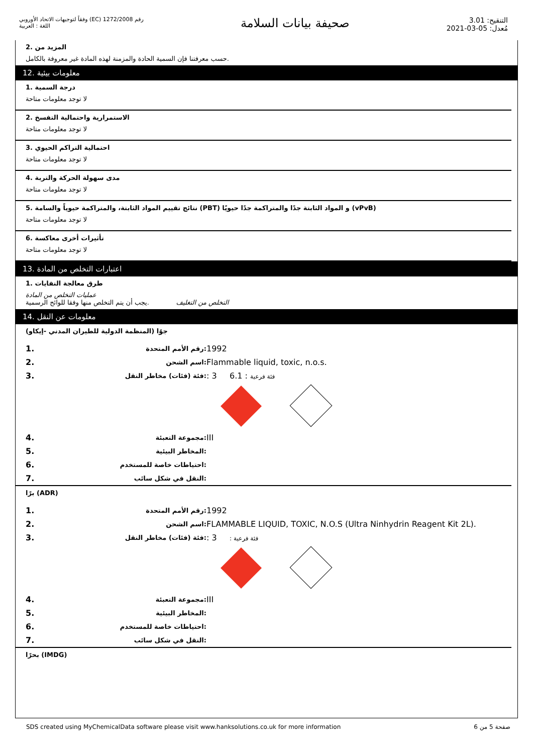رقم 1272/2008 (EC) وفقاً لتوجيهات الاتحاد الأوروبي
اللغة : العربية
صحيفة بيانات السلامة
التنقيح: 3.01
مُعدل: 05-03-2021
المزيد من .2.حسب معرفتنا فإن السمية الحادة والمزمنة لهذه المادة غير معروفة بالكامل
معلومات بيئية .12
درجة السمية .1
لا توجد معلومات متاحة
الاستمرارية واحتمالية التفسخ .2
لا توجد معلومات متاحة
احتمالية التراكم الحيوي .3
لا توجد معلومات متاحة
مدى سهولة الحركة والتربة .4
لا توجد معلومات متاحة
(vPvB) و المواد الثابتة جدًا والمتراكمة جدًا حيويًا (PBT) نتائج تقييم المواد الثابتة، والمتراكمة حيوياً والسامة .5
لا توجد معلومات متاحة
تأثيرات أخرى معاكسة .6
لا توجد معلومات متاحة
اعتبارات التخلص من المادة .13
طرق معالجة النفايات .1
عمليات التخلص من المادة
التخلص من التغليف .يجب أن يتم التخلص منها وفقا للوائح الرسمية
معلومات عن النقل .14
جوًا (المنظمة الدولية للطيران المدني -إيكاو)
| 1. | :رقم الأمم المتحدة | 1992 |
| 2. | :اسم الشحن | Flammable liquid, toxic, n.o.s. |
| 3. | :فئة (فئات) مخاطر النقل | : 3 6.1 : فئة فرعية |
| 4. | :مجموعة التعبئة | III |
| 5. | :المخاطر البيئية | |
| 6. | :احتياطات خاصة للمستخدم | |
| 7. | :النقل في شكل سائب | |
(ADR) برًا
| 1. | :رقم الأمم المتحدة | 1992 |
| 2. | :اسم الشحن | FLAMMABLE LIQUID, TOXIC, N.O.S (Ultra Ninhydrin Reagent Kit 2L). |
| 3. | :فئة (فئات) مخاطر النقل | : 3 : فئة فرعية |
| 4. | :مجموعة التعبئة | III |
| 5. | :المخاطر البيئية | |
| 6. | :احتياطات خاصة للمستخدم | |
| 7. | :النقل في شكل سائب | |
(IMDG) بحرًا
SDS created using MyChemicalData software please visit www.hanksolutions.co.uk for more information صفحة 5 من 6